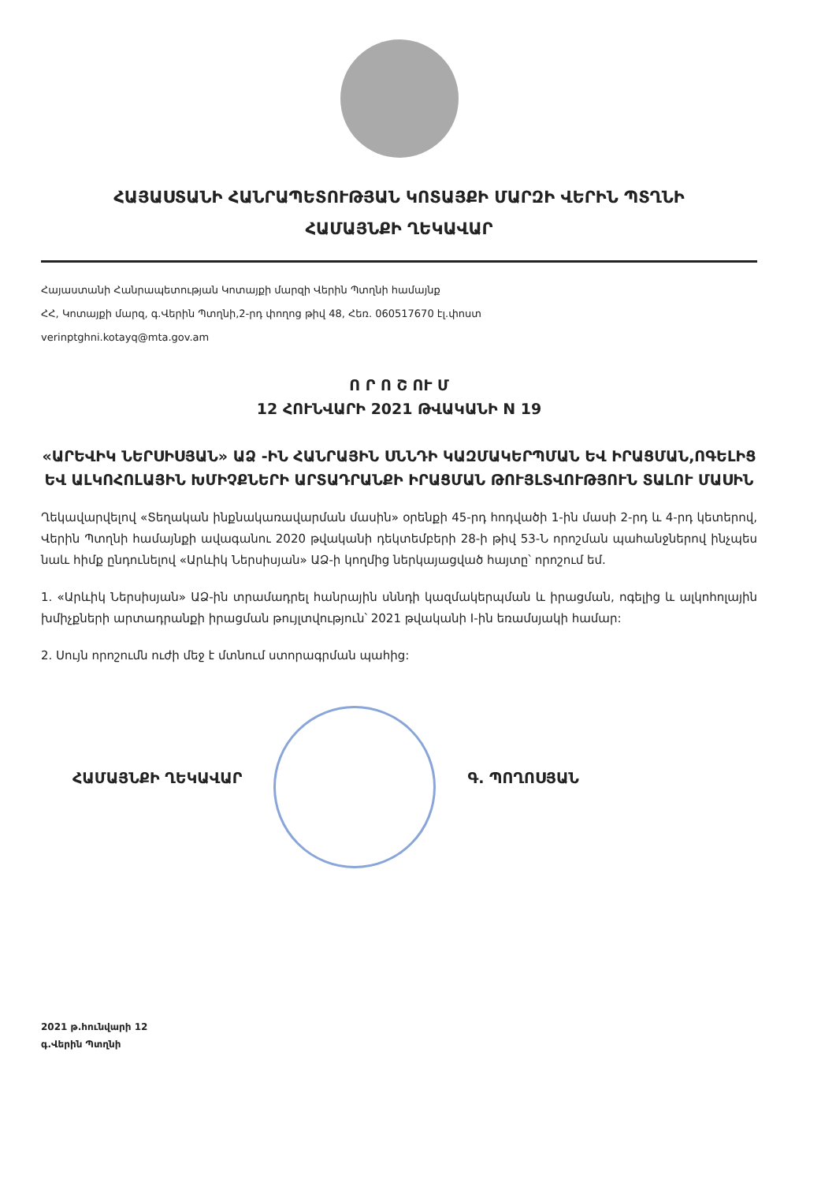ՀԱՅԱՍՏԱՆԻ ՀԱՆՐԱՊԵՏՈՒԹՅԱՆ ԿՈՏԱՅՔԻ ՄԱՐԶԻ ՎԵՐԻՆ ՊՏՂՆԻ
ՀԱՄԱՅՆՔԻ ՂԵԿԱՎԱՐ
Հայաստանի Հանրապետության Կոտայքի մարզի Վերին Պտղնի համայնք
ՀՀ, Կոտայքի մարզ, գ.Վերին Պտղնի,2-րդ փողոց թիվ 48, Հեռ. 060517670 էլ.փոստ
verinptghni.kotayq@mta.gov.am
Ո Ր Ո Շ ՈՒ Մ
12 ՀՈՒՆՎԱՐԻ 2021 ԹՎԱԿԱՆԻ N 19
«ԱՐԵՎԻԿ ՆԵՐՍԻՍՅԱՆ» ԱՁ -ԻՆ ՀԱՆՐԱՅԻՆ ՍՆՆԴԻ ԿԱԶՄԱԿԵՐՊՄԱՆ ԵՎ ԻՐԱՑՄԱՆ,ՈԳԵԼԻՑ ԵՎ ԱԼԿՈՀՈԼԱՅԻՆ ԽՄԻՉՔՆԵՐԻ ԱՐՏԱԴՐԱՆՔԻ ԻՐԱՑՄԱՆ ԹՈՒՅԼՏՎՈՒԹՅՈՒՆ ՏԱԼՈՒ ՄԱՍԻՆ
Ղեկավարվելով «Տեղական ինքնակառավարման մասին» օրենքի 45-րդ հոդվածի 1-ին մասի 2-րդ և 4-րդ կետերով, Վերին Պտղնի համայնքի ավագանու 2020 թվականի դեկտեմբերի 28-ի թիվ 53-Ն որոշման պահանջներով ինչպես նաև հիմք ընդունելով «Արևիկ Ներսիսյան» ԱՁ-ի կողմից ներկայացված հայտը՝ որոշում եմ.
1. «Արևիկ Ներսիսյան» ԱՁ-ին տրամադրել հանրային սննդի կազմակերպման և իրացման, ոգելից և ալկոհոլային խմիչքների արտադրանքի իրացման թույլտվություն՝ 2021 թվականի I-ին եռամսյակի համար:
2. Սույն որոշումն ուժի մեջ է մտնում ստորագրման պահից:
ՀԱՄԱՅՆՔԻ ՂԵԿԱՎԱՐ Գ. ՊՈՂՈՍՅԱՆ
2021 թ.հունվարի 12
գ.Վերին Պտղնի